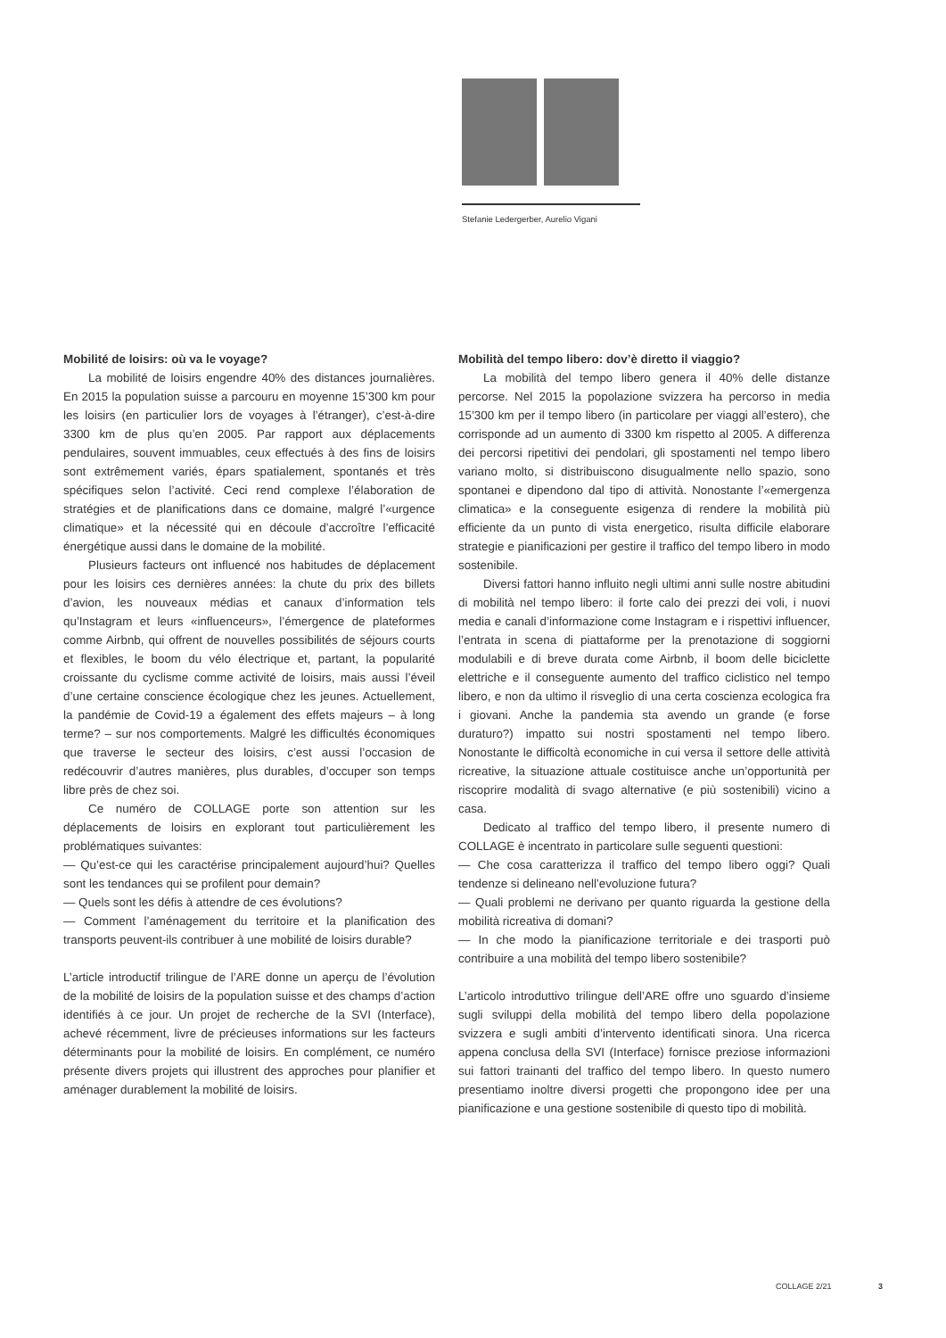Stefanie Ledergerber, Aurelio Vigani
Mobilité de loisirs: où va le voyage?
La mobilité de loisirs engendre 40% des distances journalières. En 2015 la population suisse a parcouru en moyenne 15’300 km pour les loisirs (en particulier lors de voyages à l’étranger), c’est-à-dire 3300 km de plus qu’en 2005. Par rapport aux déplacements pendulaires, souvent immuables, ceux effectués à des fins de loisirs sont extrêmement variés, épars spatialement, spontanés et très spécifiques selon l’activité. Ceci rend complexe l’élaboration de stratégies et de planifications dans ce domaine, malgré l’«urgence climatique» et la nécessité qui en découle d’accroître l’efficacité énergétique aussi dans le domaine de la mobilité.
Plusieurs facteurs ont influencé nos habitudes de déplacement pour les loisirs ces dernières années: la chute du prix des billets d’avion, les nouveaux médias et canaux d’information tels qu’Instagram et leurs «influenceurs», l’émergence de plateformes comme Airbnb, qui offrent de nouvelles possibilités de séjours courts et flexibles, le boom du vélo électrique et, partant, la popularité croissante du cyclisme comme activité de loisirs, mais aussi l’éveil d’une certaine conscience écologique chez les jeunes. Actuellement, la pandémie de Covid-19 a également des effets majeurs – à long terme? – sur nos comportements. Malgré les difficultés économiques que traverse le secteur des loisirs, c’est aussi l’occasion de redécouvrir d’autres manières, plus durables, d’occuper son temps libre près de chez soi.
Ce numéro de COLLAGE porte son attention sur les déplacements de loisirs en explorant tout particulièrement les problématiques suivantes:
— Qu’est-ce qui les caractérise principalement aujourd’hui? Quelles sont les tendances qui se profilent pour demain?
— Quels sont les défis à attendre de ces évolutions?
— Comment l’aménagement du territoire et la planification des transports peuvent-ils contribuer à une mobilité de loisirs durable?
L’article introductif trilingue de l’ARE donne un aperçu de l’évolution de la mobilité de loisirs de la population suisse et des champs d’action identifiés à ce jour. Un projet de recherche de la SVI (Interface), achevé récemment, livre de précieuses informations sur les facteurs déterminants pour la mobilité de loisirs. En complément, ce numéro présente divers projets qui illustrent des approches pour planifier et aménager durablement la mobilité de loisirs.
Mobilità del tempo libero: dov’è diretto il viaggio?
La mobilità del tempo libero genera il 40% delle distanze percorse. Nel 2015 la popolazione svizzera ha percorso in media 15’300 km per il tempo libero (in particolare per viaggi all’estero), che corrisponde ad un aumento di 3300 km rispetto al 2005. A differenza dei percorsi ripetitivi dei pendolari, gli spostamenti nel tempo libero variano molto, si distribuiscono disugualmente nello spazio, sono spontanei e dipendono dal tipo di attività. Nonostante l’«emergenza climatica» e la conseguente esigenza di rendere la mobilità più efficiente da un punto di vista energetico, risulta difficile elaborare strategie e pianificazioni per gestire il traffico del tempo libero in modo sostenibile.
Diversi fattori hanno influito negli ultimi anni sulle nostre abitudini di mobilità nel tempo libero: il forte calo dei prezzi dei voli, i nuovi media e canali d’informazione come Instagram e i rispettivi influencer, l’entrata in scena di piattaforme per la prenotazione di soggiorni modulabili e di breve durata come Airbnb, il boom delle biciclette elettriche e il conseguente aumento del traffico ciclistico nel tempo libero, e non da ultimo il risveglio di una certa coscienza ecologica fra i giovani. Anche la pandemia sta avendo un grande (e forse duraturo?) impatto sui nostri spostamenti nel tempo libero. Nonostante le difficoltà economiche in cui versa il settore delle attività ricreative, la situazione attuale costituisce anche un’opportunità per riscoprire modalità di svago alternative (e più sostenibili) vicino a casa.
Dedicato al traffico del tempo libero, il presente numero di COLLAGE è incentrato in particolare sulle seguenti questioni:
— Che cosa caratterizza il traffico del tempo libero oggi? Quali tendenze si delineano nell’evoluzione futura?
— Quali problemi ne derivano per quanto riguarda la gestione della mobilità ricreativa di domani?
— In che modo la pianificazione territoriale e dei trasporti può contribuire a una mobilità del tempo libero sostenibile?
L’articolo introduttivo trilingue dell’ARE offre uno sguardo d’insieme sugli sviluppi della mobilità del tempo libero della popolazione svizzera e sugli ambiti d’intervento identificati sinora. Una ricerca appena conclusa della SVI (Interface) fornisce preziose informazioni sui fattori trainanti del traffico del tempo libero. In questo numero presentiamo inoltre diversi progetti che propongono idee per una pianificazione e una gestione sostenibile di questo tipo di mobilità.
COLLAGE 2/21 3